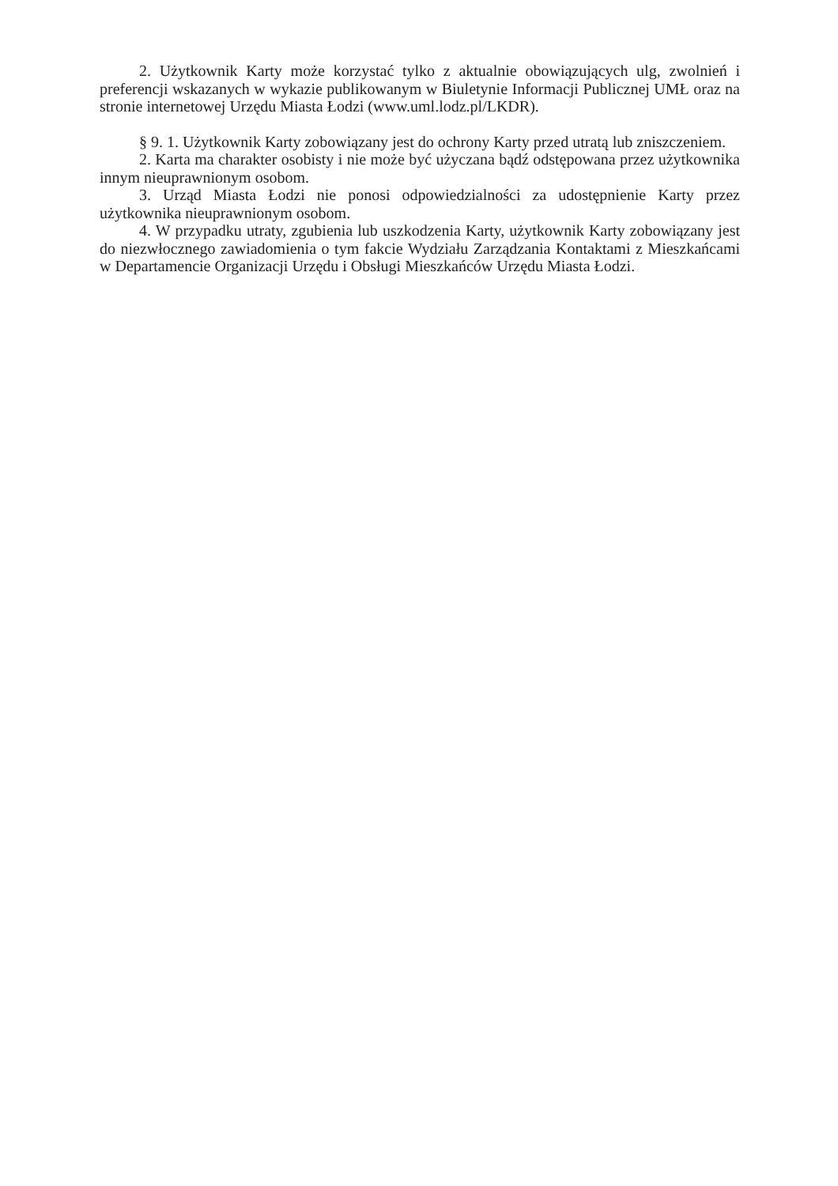2. Użytkownik Karty może korzystać tylko z aktualnie obowiązujących ulg, zwolnień i preferencji wskazanych w wykazie publikowanym w Biuletynie Informacji Publicznej UMŁ oraz na stronie internetowej Urzędu Miasta Łodzi (www.uml.lodz.pl/LKDR).
§ 9. 1. Użytkownik Karty zobowiązany jest do ochrony Karty przed utratą lub zniszczeniem.
2. Karta ma charakter osobisty i nie może być użyczana bądź odstępowana przez użytkownika innym nieuprawnionym osobom.
3. Urząd Miasta Łodzi nie ponosi odpowiedzialności za udostępnienie Karty przez użytkownika nieuprawnionym osobom.
4. W przypadku utraty, zgubienia lub uszkodzenia Karty, użytkownik Karty zobowiązany jest do niezwłocznego zawiadomienia o tym fakcie Wydziału Zarządzania Kontaktami z Mieszkańcami w Departamencie Organizacji Urzędu i Obsługi Mieszkańców Urzędu Miasta Łodzi.